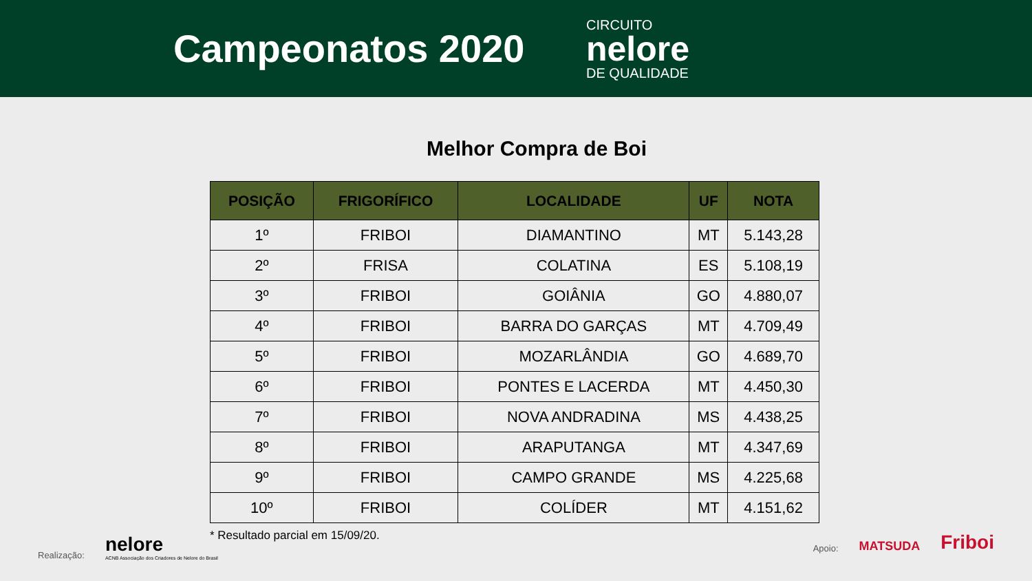Campeonatos 2020
CIRCUITO
nelore
DE QUALIDADE
Melhor Compra de Boi
| POSIÇÃO | FRIGORÍFICO | LOCALIDADE | UF | NOTA |
| --- | --- | --- | --- | --- |
| 1º | FRIBOI | DIAMANTINO | MT | 5.143,28 |
| 2º | FRISA | COLATINA | ES | 5.108,19 |
| 3º | FRIBOI | GOIÂNIA | GO | 4.880,07 |
| 4º | FRIBOI | BARRA DO GARÇAS | MT | 4.709,49 |
| 5º | FRIBOI | MOZARLÂNDIA | GO | 4.689,70 |
| 6º | FRIBOI | PONTES E LACERDA | MT | 4.450,30 |
| 7º | FRIBOI | NOVA ANDRADINA | MS | 4.438,25 |
| 8º | FRIBOI | ARAPUTANGA | MT | 4.347,69 |
| 9º | FRIBOI | CAMPO GRANDE | MS | 4.225,68 |
| 10º | FRIBOI | COLÍDER | MT | 4.151,62 |
* Resultado parcial em 15/09/20.
Realização:
nelore
ACNB Associação dos Criadores de Nelore do Brasil
Apoio: MATSUDA Friboi